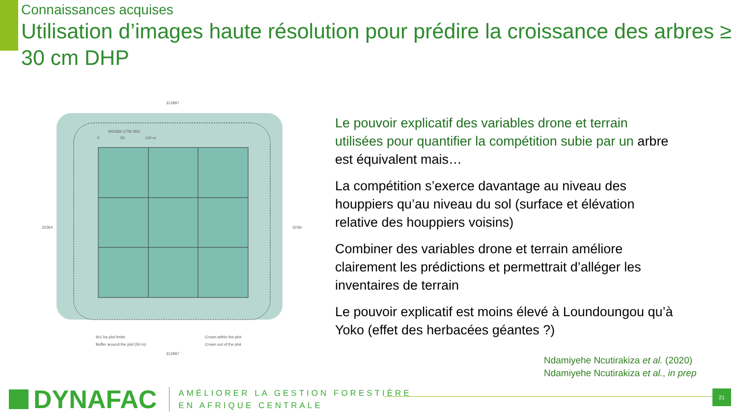Connaissances acquises
Utilisation d’images haute résolution pour prédire la croissance des arbres ≥ 30 cm DHP
312997
WGS84 UTM 35N
0
50
100 m
9x1 ha plot limits
Buffer around the plot (50 m)
Crown within the plot
Crown out of the plot
312997
32364
32364
Le pouvoir explicatif des variables drone et terrain utilisées pour quantifier la compétition subie par un arbre est équivalent mais…
La compétition s’exerce davantage au niveau des houppiers qu’au niveau du sol (surface et élévation relative des houppiers voisins)
Combiner des variables drone et terrain améliore clairement les prédictions et permettrait d’alléger les inventaires de terrain
Le pouvoir explicatif est moins élevé à Loundoungou qu’à Yoko (effet des herbacées géantes ?)
Ndamiyehe Ncutirakiza et al. (2020)
Ndamiyehe Ncutirakiza et al., in prep
DYNAFAC
AMÉLIORER LA GESTION FORESTIÈRE
EN AFRIQUE CENTRALE
21